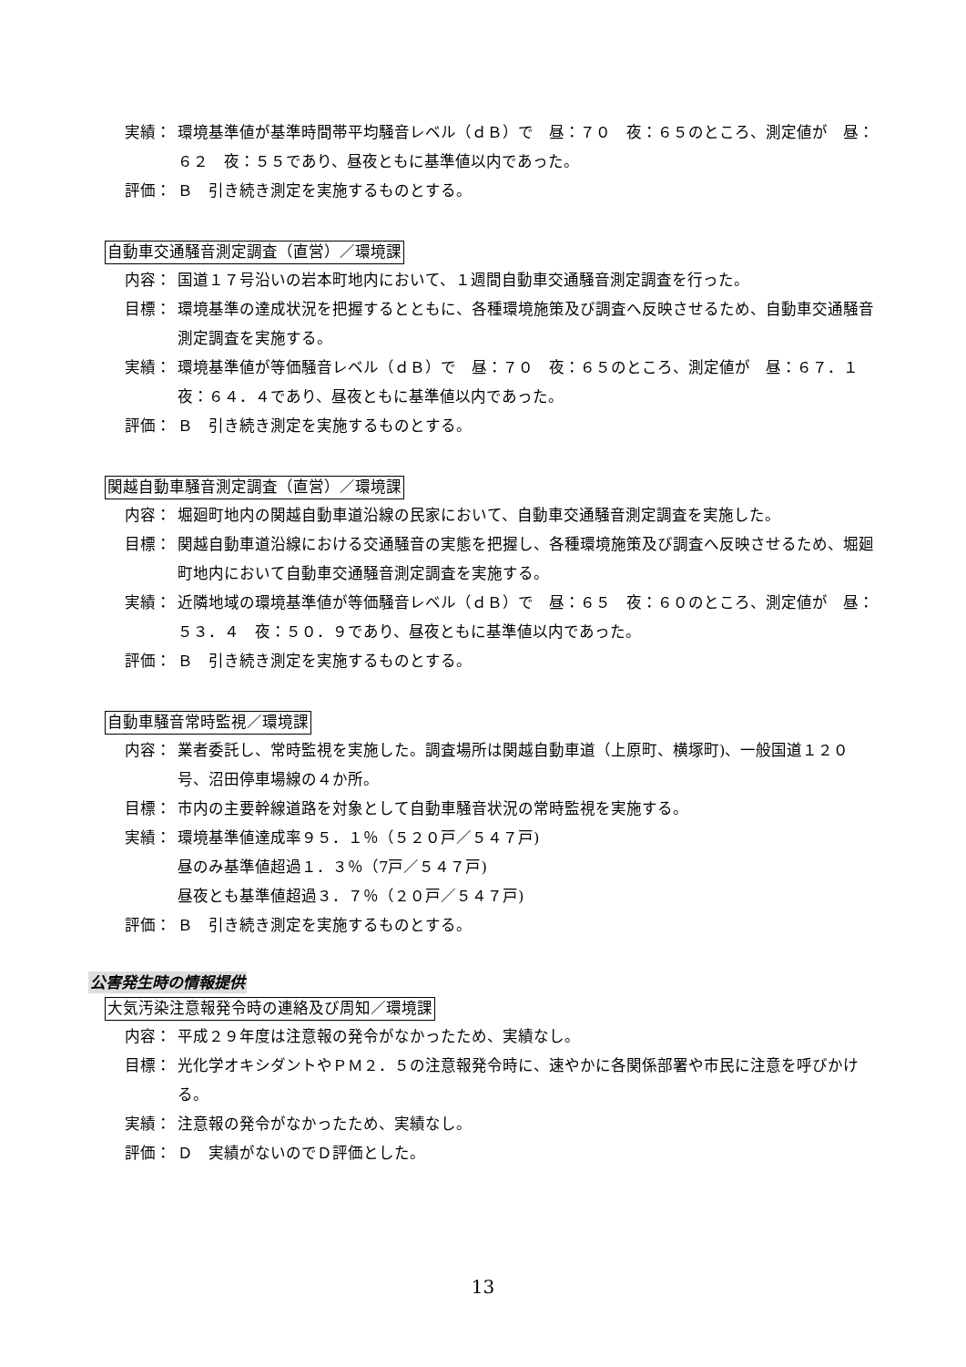実績： 環境基準値が基準時間帯平均騒音レベル（ｄＢ）で　昼：７０　夜：６５のところ、測定値が　昼：６２　夜：５５であり、昼夜ともに基準値以内であった。
評価： Ｂ　引き続き測定を実施するものとする。
自動車交通騒音測定調査（直営）／環境課
内容： 国道１７号沿いの岩本町地内において、１週間自動車交通騒音測定調査を行った。
目標： 環境基準の達成状況を把握するとともに、各種環境施策及び調査へ反映させるため、自動車交通騒音測定調査を実施する。
実績： 環境基準値が等価騒音レベル（ｄＢ）で　昼：７０　夜：６５のところ、測定値が　昼：６７．１　夜：６４．４であり、昼夜ともに基準値以内であった。
評価： Ｂ　引き続き測定を実施するものとする。
関越自動車騒音測定調査（直営）／環境課
内容： 堀廻町地内の関越自動車道沿線の民家において、自動車交通騒音測定調査を実施した。
目標： 関越自動車道沿線における交通騒音の実態を把握し、各種環境施策及び調査へ反映させるため、堀廻町地内において自動車交通騒音測定調査を実施する。
実績： 近隣地域の環境基準値が等価騒音レベル（ｄＢ）で　昼：６５　夜：６０のところ、測定値が　昼：５３．４　夜：５０．９であり、昼夜ともに基準値以内であった。
評価： Ｂ　引き続き測定を実施するものとする。
自動車騒音常時監視／環境課
内容： 業者委託し、常時監視を実施した。調査場所は関越自動車道（上原町、横塚町)、一般国道１２０号、沼田停車場線の４か所。
目標： 市内の主要幹線道路を対象として自動車騒音状況の常時監視を実施する。
実績： 環境基準値達成率９５．１％（５２０戸／５４７戸)
昼のみ基準値超過１．３％（7戸／５４７戸)
昼夜とも基準値超過３．７％（２０戸／５４７戸)
評価： Ｂ　引き続き測定を実施するものとする。
公害発生時の情報提供
大気汚染注意報発令時の連絡及び周知／環境課
内容： 平成２９年度は注意報の発令がなかったため、実績なし。
目標： 光化学オキシダントやＰＭ２．５の注意報発令時に、速やかに各関係部署や市民に注意を呼びかける。
実績： 注意報の発令がなかったため、実績なし。
評価： Ｄ　実績がないのでＤ評価とした。
13